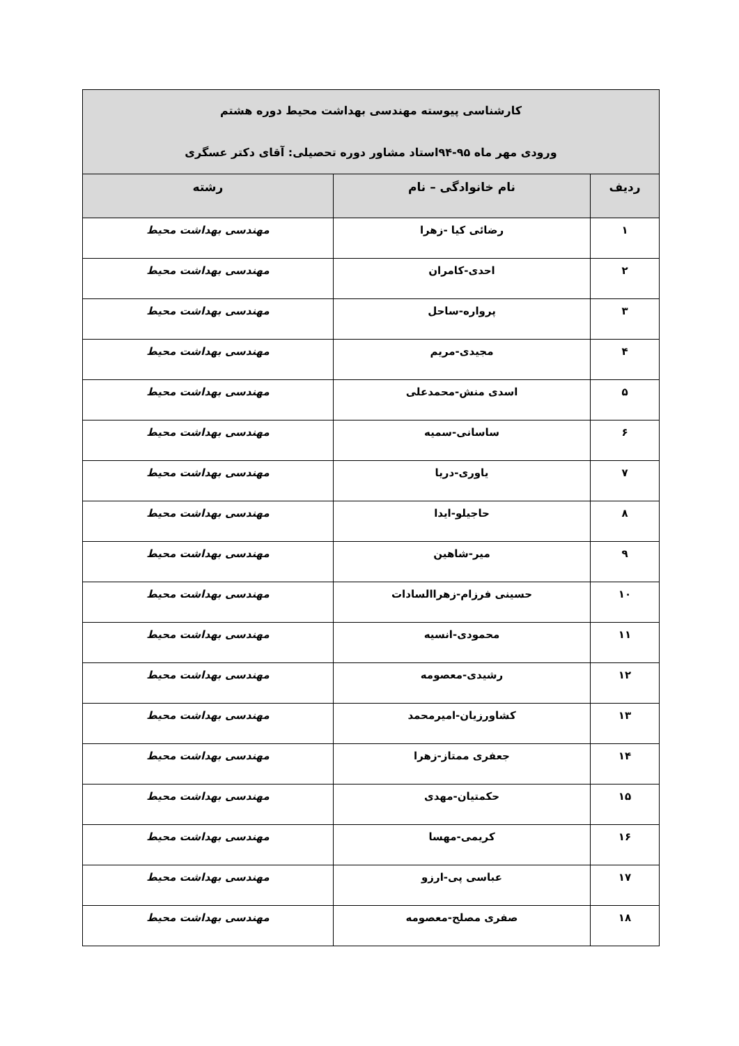| کارشناسی پیوسته مهندسی بهداشت محیط دوره هشتم ورودی مهر ماه ۹۵-۹۴استاد مشاور دوره تحصیلی: آقای دکتر عسگری | | |
| --- | --- | --- |
| ردیف | نام خانوادگی – نام | رشته |
| ۱ | رضائی کیا -زهرا | مهندسی بهداشت محیط |
| ۲ | احدی-کامران | مهندسی بهداشت محیط |
| ۳ | پرواره-ساحل | مهندسی بهداشت محیط |
| ۴ | مجیدی-مریم | مهندسی بهداشت محیط |
| ۵ | اسدی منش-محمدعلی | مهندسی بهداشت محیط |
| ۶ | ساسانی-سمیه | مهندسی بهداشت محیط |
| ۷ | یاوری-دریا | مهندسی بهداشت محیط |
| ۸ | حاجیلو-ایدا | مهندسی بهداشت محیط |
| ۹ | میر-شاهین | مهندسی بهداشت محیط |
| ۱۰ | حسینی فرزام-زهراالسادات | مهندسی بهداشت محیط |
| ۱۱ | محمودی-انسیه | مهندسی بهداشت محیط |
| ۱۲ | رشیدی-معصومه | مهندسی بهداشت محیط |
| ۱۳ | کشاورزیان-امیرمحمد | مهندسی بهداشت محیط |
| ۱۴ | جعفری ممتاز-زهرا | مهندسی بهداشت محیط |
| ۱۵ | حکمتیان-مهدی | مهندسی بهداشت محیط |
| ۱۶ | کریمی-مهسا | مهندسی بهداشت محیط |
| ۱۷ | عباسی پی-ارزو | مهندسی بهداشت محیط |
| ۱۸ | صفری مصلح-معصومه | مهندسی بهداشت محیط |